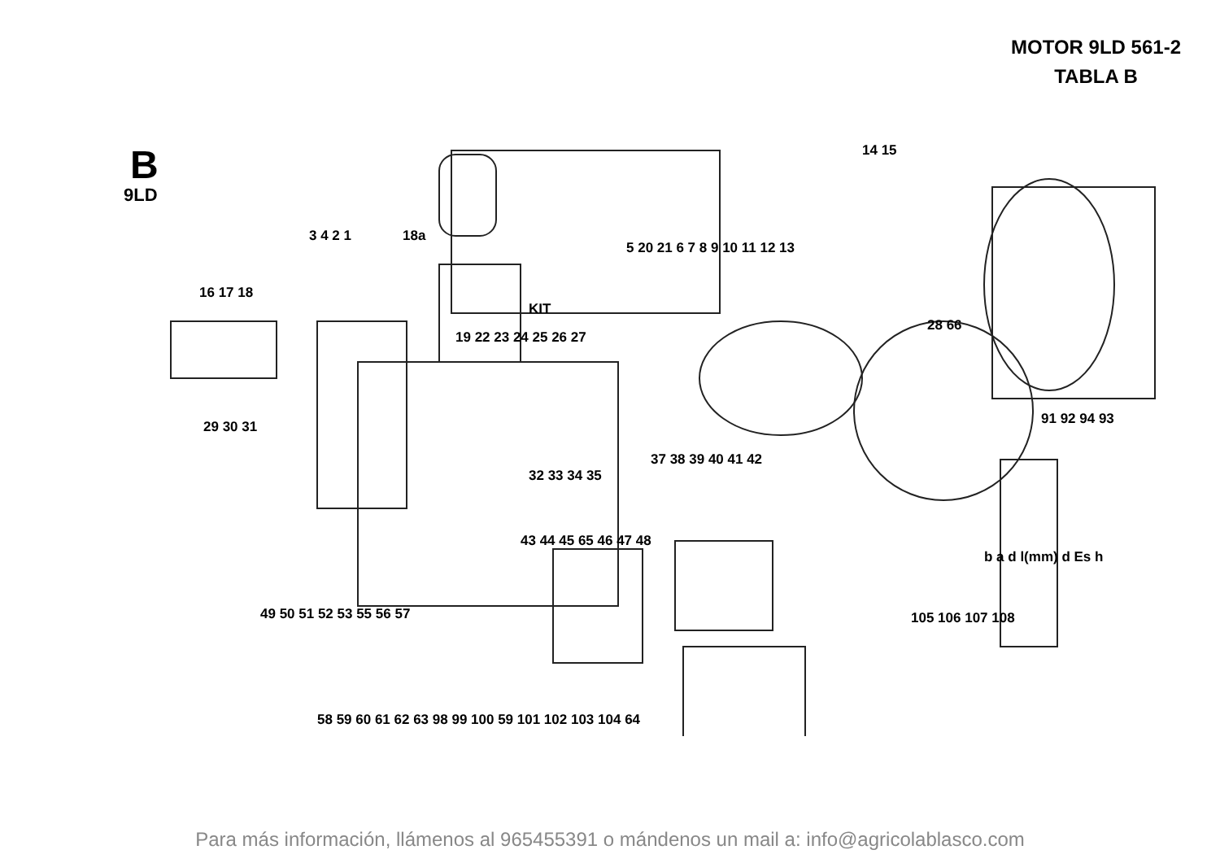MOTOR 9LD 561-2
TABLA B
B
9LD
3 4 2 1 18a
KIT
5 20 21 6 7 8 9 10 11 12 13
14 15
16 17 18
19 22 23 24 25 26 27
28 66
91 92 94 93
29 30 31
32 33 34 35
37 38 39 40 41 42
43 44 45 65 46 47 48
49 50 51 52 53 55 56 57 105 106 107 108
b a d l(mm) d Es h
58 59 60 61 62 63 98 99 100 59 101 102 103 104 64
Para más información, llámenos al 965455391 o mándenos un mail a: info@agricolablasco.com